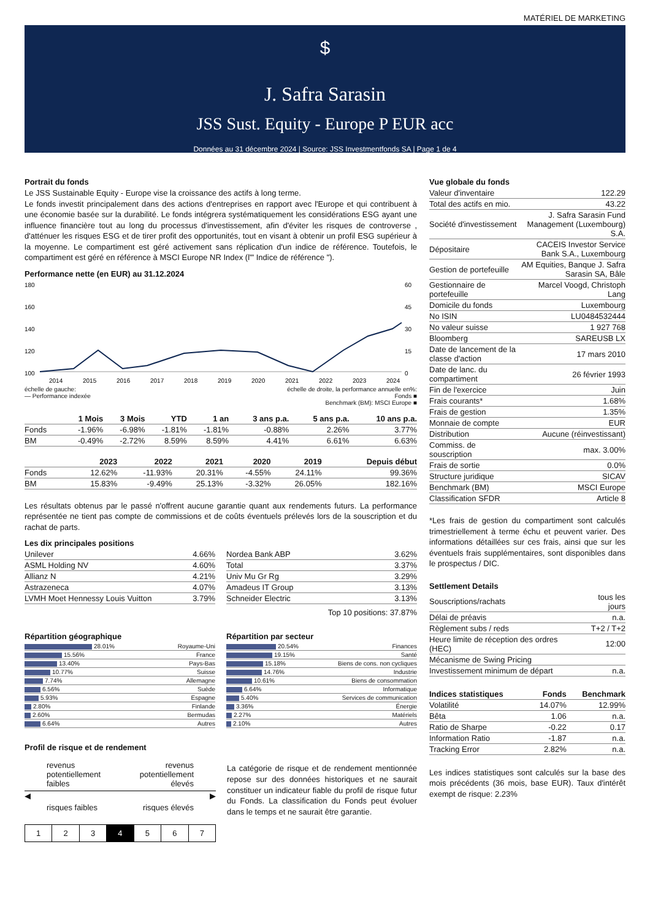MATÉRIEL DE MARKETING
$
J. Safra Sarasin
JSS Sust. Equity - Europe P EUR acc
Données au 31 décembre 2024 | Source: JSS Investmentfonds SA | Page 1 de 4
Portrait du fonds
Le JSS Sustainable Equity - Europe vise la croissance des actifs à long terme.
Le fonds investit principalement dans des actions d'entreprises en rapport avec l'Europe et qui contribuent à une économie basée sur la durabilité. Le fonds intégrera systématiquement les considérations ESG ayant une influence financière tout au long du processus d'investissement, afin d'éviter les risques de controverse , d'atténuer les risques ESG et de tirer profit des opportunités, tout en visant à obtenir un profil ESG supérieur à la moyenne. Le compartiment est géré activement sans réplication d'un indice de référence. Toutefois, le compartiment est géré en référence à MSCI Europe NR Index (l'" Indice de référence ").
Performance nette (en EUR) au 31.12.2024
180
160
140
120
100
60
45
30
15
0
2014
2015
2016
2017
2018
2019
2020
2021
2022
2023
2024
échelle de gauche:
— Performance indexée
échelle de droite, la performance annuelle en%:
Fonds ■
Benchmark (BM): MSCI Europe ■
| | 1 Mois | 3 Mois | YTD | 1 an | 3 ans p.a. | 5 ans p.a. | 10 ans p.a. |
| --- | --- | --- | --- | --- | --- | --- | --- |
| Fonds | -1.96% | -6.98% | -1.81% | -1.81% | -0.88% | 2.26% | 3.77% |
| BM | -0.49% | -2.72% | 8.59% | 8.59% | 4.41% | 6.61% | 6.63% |
| | 2023 | 2022 | 2021 | 2020 | 2019 | Depuis début |
| --- | --- | --- | --- | --- | --- | --- |
| Fonds | 12.62% | -11.93% | 20.31% | -4.55% | 24.11% | 99.36% |
| BM | 15.83% | -9.49% | 25.13% | -3.32% | 26.05% | 182.16% |
Les résultats obtenus par le passé n'offrent aucune garantie quant aux rendements futurs. La performance représentée ne tient pas compte de commissions et de coûts éventuels prélevés lors de la souscription et du rachat de parts.
Les dix principales positions
| Unilever | 4.66% |
| ASML Holding NV | 4.60% |
| Allianz N | 4.21% |
| Astrazeneca | 4.07% |
| LVMH Moet Hennessy Louis Vuitton | 3.79% |
| Nordea Bank ABP | 3.62% |
| Total | 3.37% |
| Univ Mu Gr Rg | 3.29% |
| Amadeus IT Group | 3.13% |
| Schneider Electric | 3.13% |
Top 10 positions: 37.87%
Répartition géographique
| 28.01% | Royaume-Uni |
| 15.56% | France |
| 13.40% | Pays-Bas |
| 10.77% | Suisse |
| 7.74% | Allemagne |
| 6.56% | Suède |
| 5.93% | Espagne |
| 2.80% | Finlande |
| 2.60% | Bermudas |
| 6.64% | Autres |
Répartition par secteur
| 20.54% | Finances |
| 19.15% | Santé |
| 15.18% | Biens de cons. non cycliques |
| 14.76% | Industrie |
| 10.61% | Biens de consommation |
| 6.64% | Informatique |
| 5.40% | Services de communication |
| 3.36% | Énergie |
| 2.27% | Matériels |
| 2.10% | Autres |
Profil de risque et de rendement
revenus
potentiellement
faibles
revenus
potentiellement
élevés
◀ ▶
risques faibles risques élevés
1234567
La catégorie de risque et de rendement mentionnée repose sur des données historiques et ne saurait constituer un indicateur fiable du profil de risque futur du Fonds. La classification du Fonds peut évoluer dans le temps et ne saurait être garantie.
Vue globale du fonds
| Valeur d'inventaire | 122.29 |
| Total des actifs en mio. | 43.22 |
| Société d'investissement | J. Safra Sarasin Fund Management (Luxembourg) S.A. |
| Dépositaire | CACEIS Investor Service Bank S.A., Luxembourg |
| Gestion de portefeuille | AM Equities, Banque J. Safra Sarasin SA, Bâle |
| Gestionnaire de portefeuille | Marcel Voogd, Christoph Lang |
| Domicile du fonds | Luxembourg |
| No ISIN | LU0484532444 |
| No valeur suisse | 1 927 768 |
| Bloomberg | SAREUSB LX |
| Date de lancement de la classe d'action | 17 mars 2010 |
| Date de lanc. du compartiment | 26 février 1993 |
| Fin de l'exercice | Juin |
| Frais courants* | 1.68% |
| Frais de gestion | 1.35% |
| Monnaie de compte | EUR |
| Distribution | Aucune (réinvestissant) |
| Commiss. de souscription | max. 3.00% |
| Frais de sortie | 0.0% |
| Structure juridique | SICAV |
| Benchmark (BM) | MSCI Europe |
| Classification SFDR | Article 8 |
*Les frais de gestion du compartiment sont calculés trimestriellement à terme échu et peuvent varier. Des informations détaillées sur ces frais, ainsi que sur les éventuels frais supplémentaires, sont disponibles dans le prospectus / DIC.
Settlement Details
| Souscriptions/rachats | tous les jours |
| Délai de préavis | n.a. |
| Règlement subs / reds | T+2 / T+2 |
| Heure limite de réception des ordres (HEC) | 12:00 |
| Mécanisme de Swing Pricing | |
| Investissement minimum de départ | n.a. |
| Indices statistiques | Fonds | Benchmark |
| --- | --- | --- |
| Volatilité | 14.07% | 12.99% |
| Bêta | 1.06 | n.a. |
| Ratio de Sharpe | -0.22 | 0.17 |
| Information Ratio | -1.87 | n.a. |
| Tracking Error | 2.82% | n.a. |
Les indices statistiques sont calculés sur la base des mois précédents (36 mois, base EUR). Taux d'intérêt exempt de risque: 2.23%